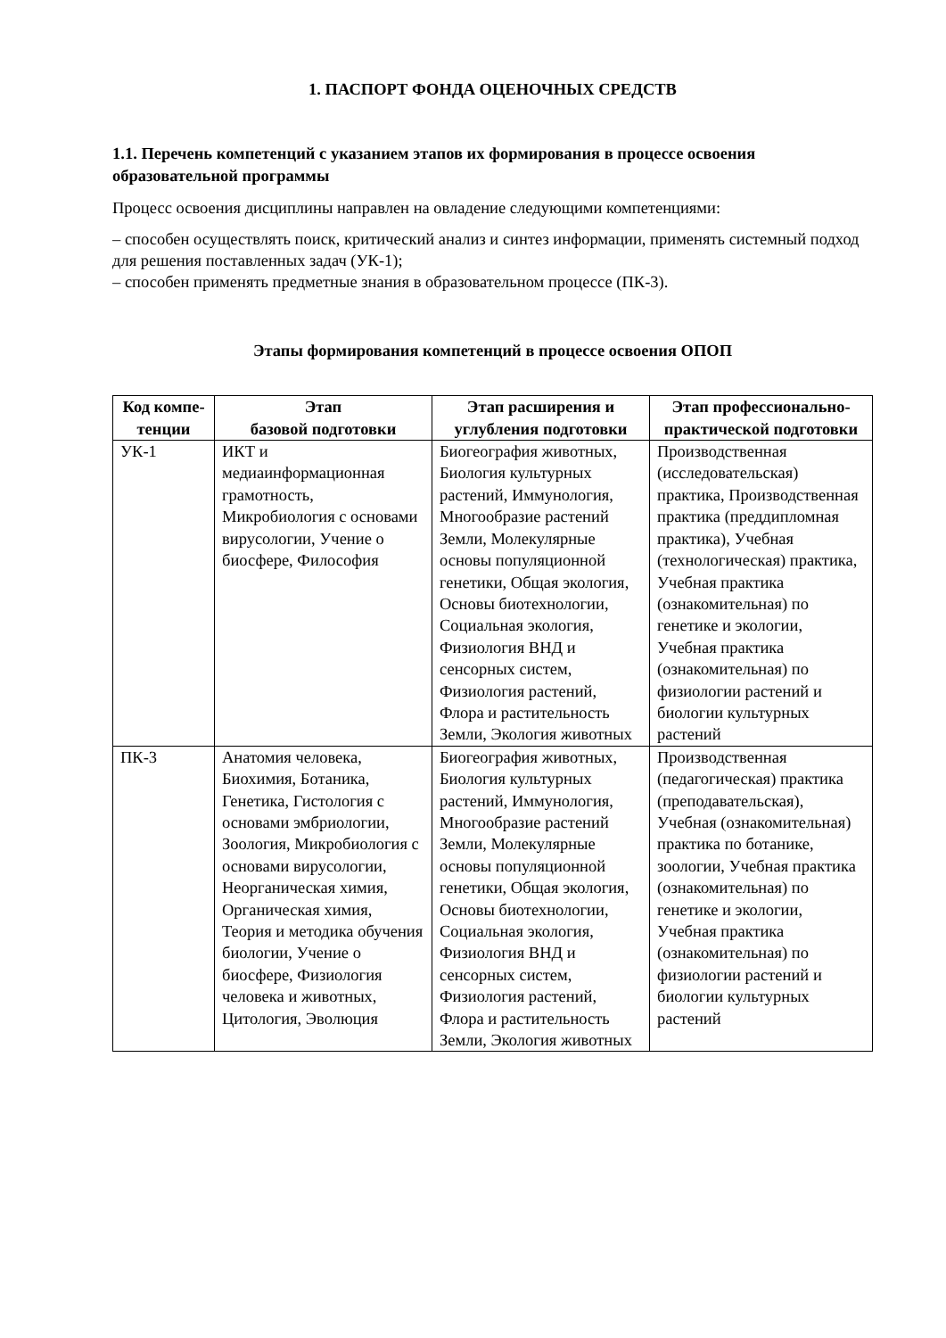1. ПАСПОРТ ФОНДА ОЦЕНОЧНЫХ СРЕДСТВ
1.1. Перечень компетенций с указанием этапов их формирования в процессе освоения образовательной программы
Процесс освоения дисциплины направлен на овладение следующими компетенциями:
– способен осуществлять поиск, критический анализ и синтез информации, применять системный подход для решения поставленных задач (УК-1);
– способен применять предметные знания в образовательном процессе (ПК-3).
Этапы формирования компетенций в процессе освоения ОПОП
| Код компе-тенции | Этап базовой подготовки | Этап расширения и углубления подготовки | Этап профессионально-практической подготовки |
| --- | --- | --- | --- |
| УК-1 | ИКТ и медиаинформационная грамотность, Микробиология с основами вирусологии, Учение о биосфере, Философия | Биогеография животных, Биология культурных растений, Иммунология, Многообразие растений Земли, Молекулярные основы популяционной генетики, Общая экология, Основы биотехнологии, Социальная экология, Физиология ВНД и сенсорных систем, Физиология растений, Флора и растительность Земли, Экология животных | Производственная (исследовательская) практика, Производственная практика (преддипломная практика), Учебная (технологическая) практика, Учебная практика (ознакомительная) по генетике и экологии, Учебная практика (ознакомительная) по физиологии растений и биологии культурных растений |
| ПК-3 | Анатомия человека, Биохимия, Ботаника, Генетика, Гистология с основами эмбриологии, Зоология, Микробиология с основами вирусологии, Неорганическая химия, Органическая химия, Теория и методика обучения биологии, Учение о биосфере, Физиология человека и животных, Цитология, Эволюция | Биогеография животных, Биология культурных растений, Иммунология, Многообразие растений Земли, Молекулярные основы популяционной генетики, Общая экология, Основы биотехнологии, Социальная экология, Физиология ВНД и сенсорных систем, Физиология растений, Флора и растительность Земли, Экология животных | Производственная (педагогическая) практика (преподавательская), Учебная (ознакомительная) практика по ботанике, зоологии, Учебная практика (ознакомительная) по генетике и экологии, Учебная практика (ознакомительная) по физиологии растений и биологии культурных растений |